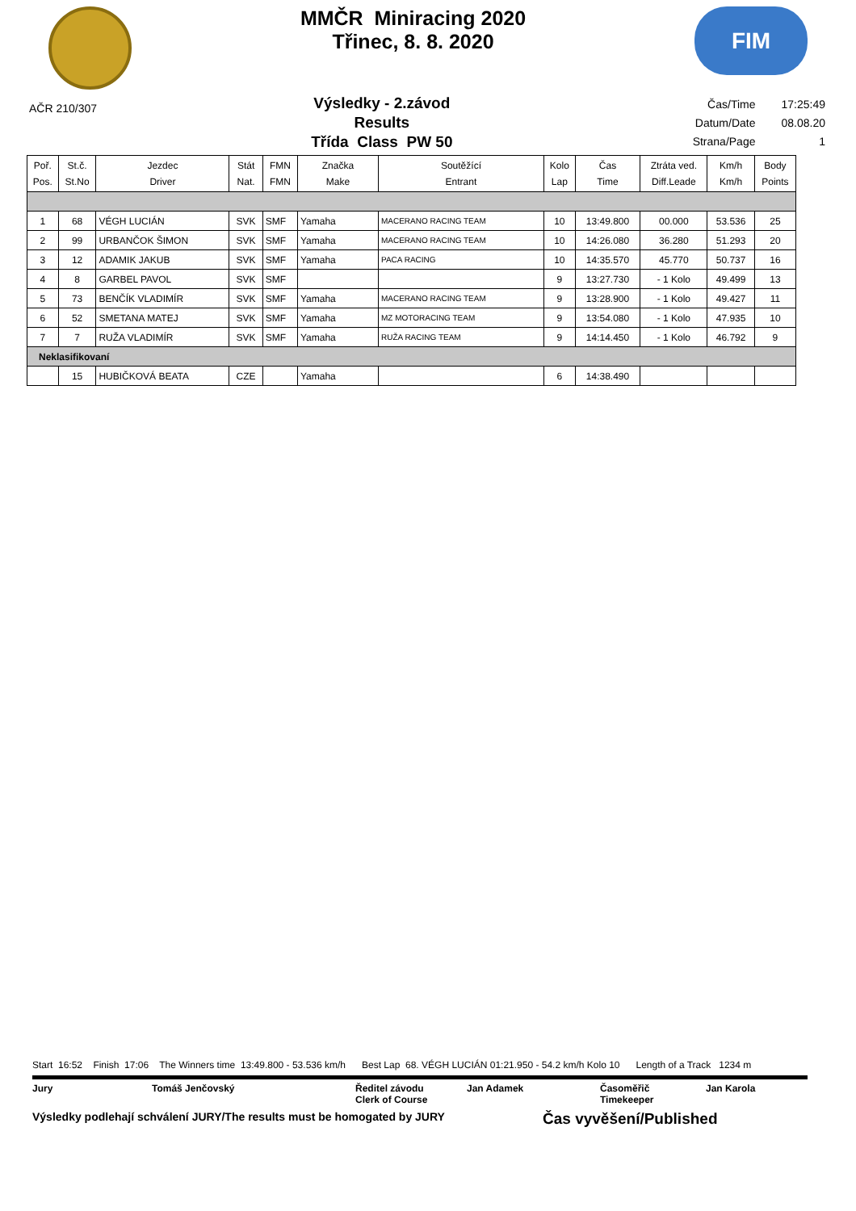MMČR Miniracing 2020
Třinec, 8. 8. 2020
FIM
AČR 210/307
Výsledky - 2.závod
Results
Třída Class PW 50
| Čas/Time | 17:25:49 |
| Datum/Date | 08.08.20 |
| Strana/Page | 1 |
| Poř. Pos. | St.č. St.No | Jezdec Driver | Stát Nat. | FMN FMN | Značka Make | Soutěžící Entrant | Kolo Lap | Čas Time | Ztráta ved. Diff.Leade | Km/h Km/h | Body Points |
| --- | --- | --- | --- | --- | --- | --- | --- | --- | --- | --- | --- |
| 1 | 68 | VÉGH LUCIÁN | SVK | SMF | Yamaha | MACERANO RACING TEAM | 10 | 13:49.800 | 00.000 | 53.536 | 25 |
| 2 | 99 | URBANČOK ŠIMON | SVK | SMF | Yamaha | MACERANO RACING TEAM | 10 | 14:26.080 | 36.280 | 51.293 | 20 |
| 3 | 12 | ADAMIK JAKUB | SVK | SMF | Yamaha | PACA RACING | 10 | 14:35.570 | 45.770 | 50.737 | 16 |
| 4 | 8 | GARBEL PAVOL | SVK | SMF | | | 9 | 13:27.730 | - 1 Kolo | 49.499 | 13 |
| 5 | 73 | BENČÍK VLADIMÍR | SVK | SMF | Yamaha | MACERANO RACING TEAM | 9 | 13:28.900 | - 1 Kolo | 49.427 | 11 |
| 6 | 52 | SMETANA MATEJ | SVK | SMF | Yamaha | MZ MOTORACING TEAM | 9 | 13:54.080 | - 1 Kolo | 47.935 | 10 |
| 7 | 7 | RUŽA VLADIMÍR | SVK | SMF | Yamaha | RUŽA RACING TEAM | 9 | 14:14.450 | - 1 Kolo | 46.792 | 9 |
| Neklasifikovaní | | | | | | | | | | | |
| | 15 | HUBIČKOVÁ BEATA | CZE | | Yamaha | | 6 | 14:38.490 | | | |
Start 16:52 Finish 17:06 The Winners time 13:49.800 - 53.536 km/h Best Lap 68. VÉGH LUCIÁN 01:21.950 - 54.2 km/h Kolo 10 Length of a Track 1234 m
Jury Tomáš Jenčovský Ředitel závodu
Clerk of Course Jan Adamek Časoměřič
Timekeeper Jan Karola
Výsledky podlehají schválení JURY/The results must be homogated by JURY Čas vyvěšení/Published